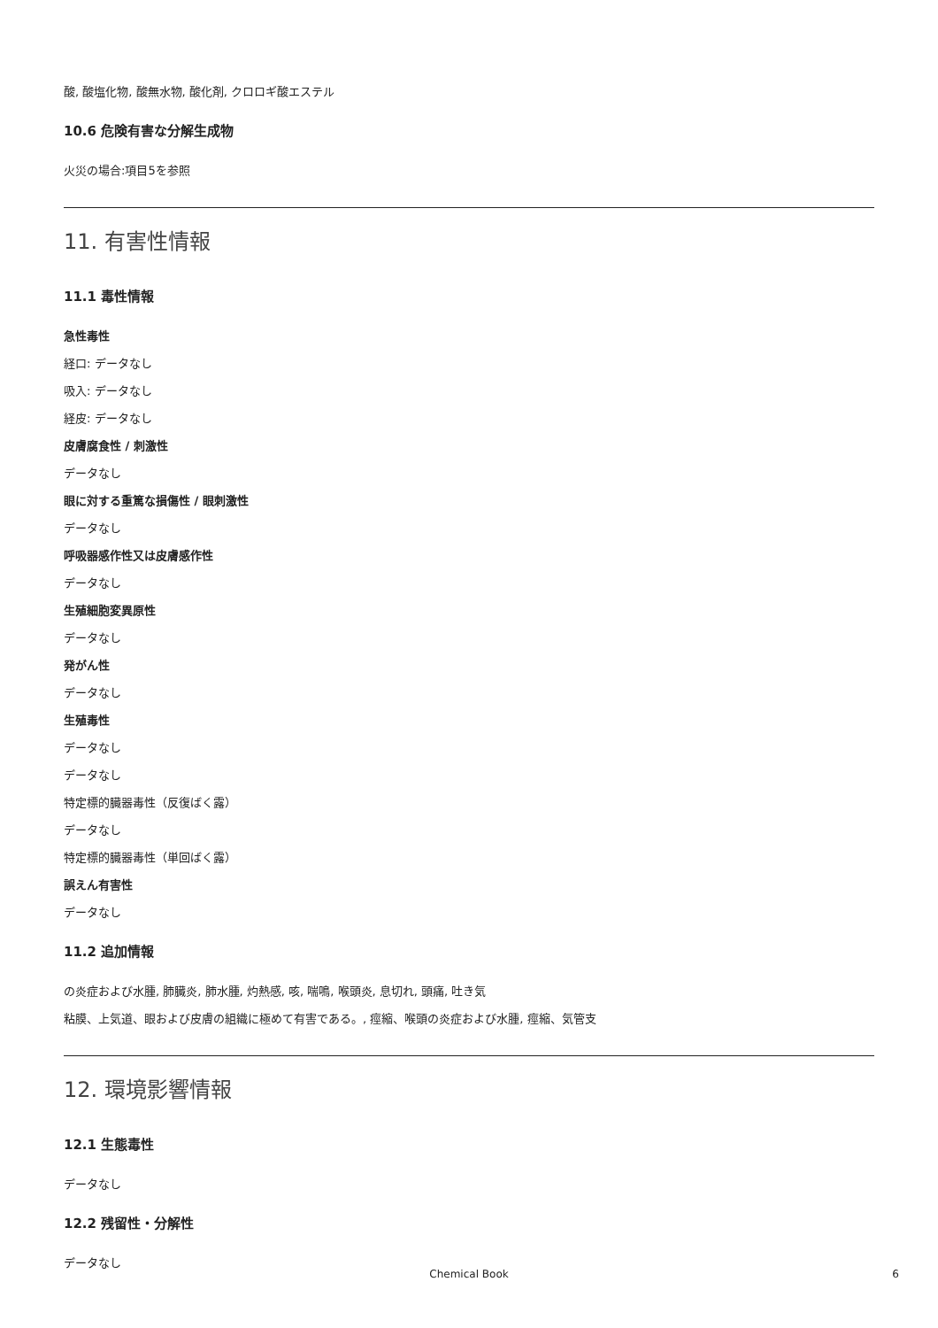酸, 酸塩化物, 酸無水物, 酸化剤, クロロギ酸エステル
10.6 危険有害な分解生成物
火災の場合:項目5を参照
11. 有害性情報
11.1 毒性情報
急性毒性
経口: データなし
吸入: データなし
経皮: データなし
皮膚腐食性 / 刺激性
データなし
眼に対する重篤な損傷性 / 眼刺激性
データなし
呼吸器感作性又は皮膚感作性
データなし
生殖細胞変異原性
データなし
発がん性
データなし
生殖毒性
データなし
データなし
特定標的臓器毒性（反復ばく露）
データなし
特定標的臓器毒性（単回ばく露）
誤えん有害性
データなし
11.2 追加情報
の炎症および水腫, 肺臓炎, 肺水腫, 灼熱感, 咳, 喘鳴, 喉頭炎, 息切れ, 頭痛, 吐き気
粘膜、上気道、眼および皮膚の組織に極めて有害である。, 痙縮、喉頭の炎症および水腫, 痙縮、気管支
12. 環境影響情報
12.1 生態毒性
データなし
12.2 残留性・分解性
データなし
Chemical Book 6